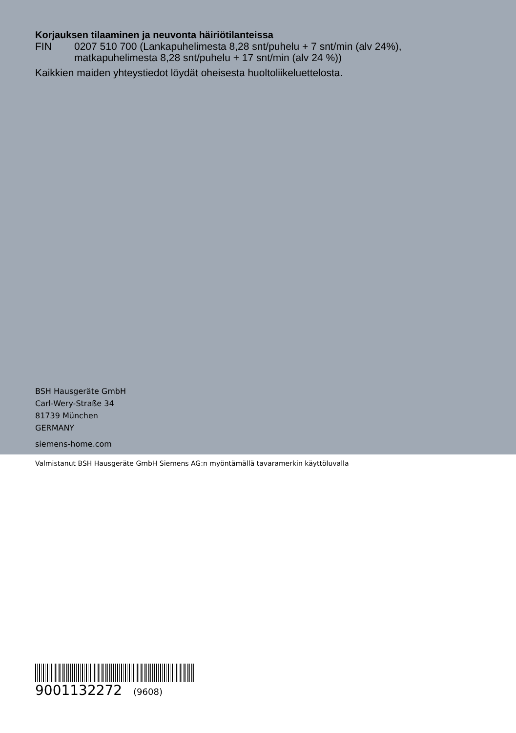Korjauksen tilaaminen ja neuvonta häiriötilanteissa
FIN 0207 510 700 (Lankapuhelimesta 8,28 snt/puhelu + 7 snt/min (alv 24%),
matkapuhelimesta 8,28 snt/puhelu + 17 snt/min (alv 24 %))
Kaikkien maiden yhteystiedot löydät oheisesta huoltoliikeluettelosta.
BSH Hausgeräte GmbH
Carl-Wery-Straße 34
81739 München
GERMANY
siemens-home.com
Valmistanut BSH Hausgeräte GmbH Siemens AG:n myöntämällä tavaramerkin käyttöluvalla
9001132272 (9608)